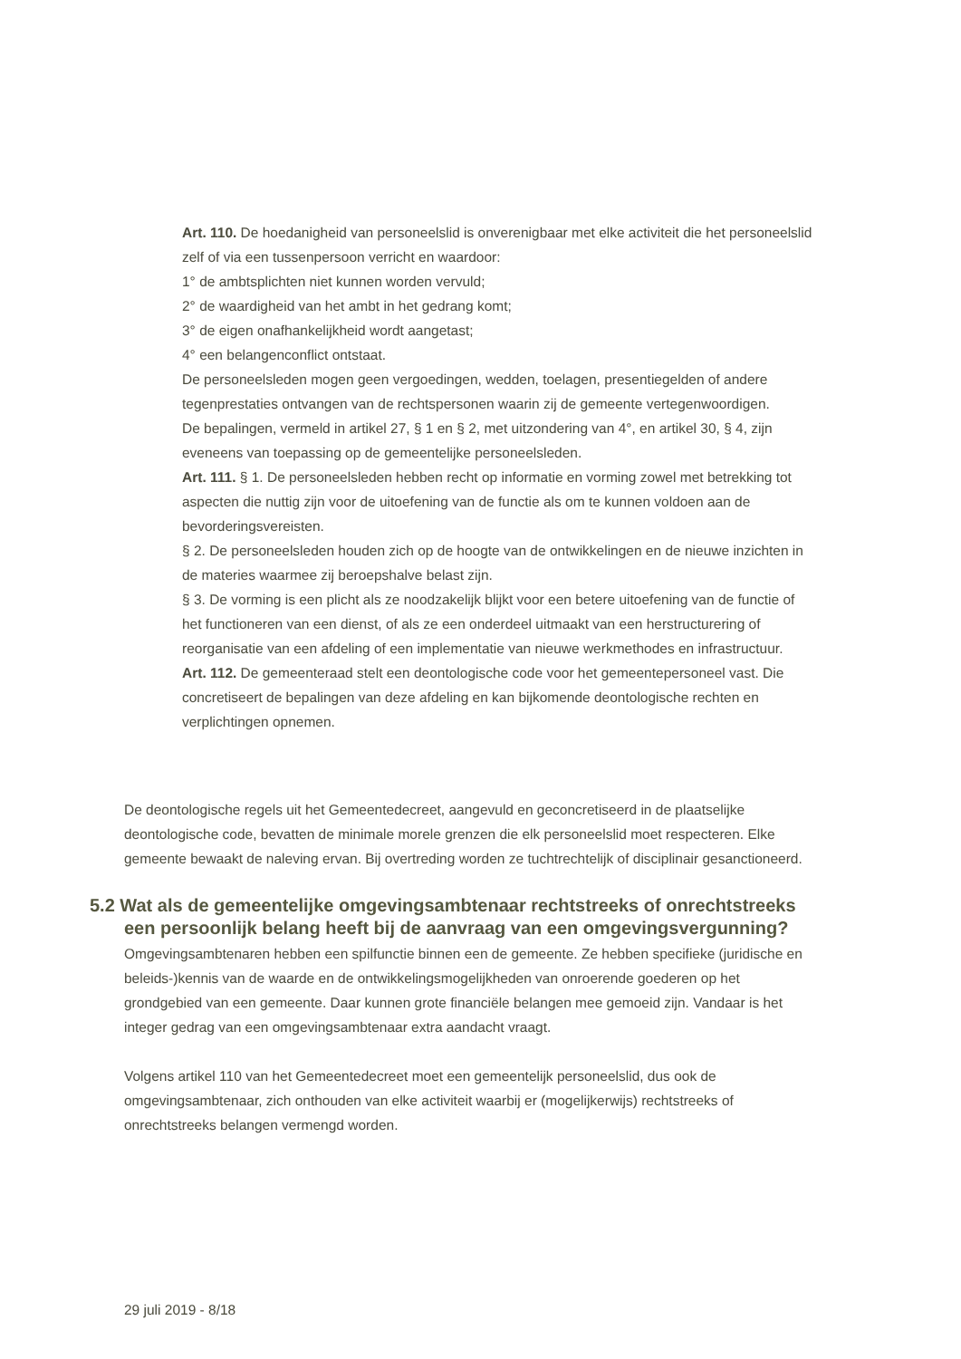Art. 110. De hoedanigheid van personeelslid is onverenigbaar met elke activiteit die het personeelslid zelf of via een tussenpersoon verricht en waardoor:
1° de ambtsplichten niet kunnen worden vervuld;
2° de waardigheid van het ambt in het gedrang komt;
3° de eigen onafhankelijkheid wordt aangetast;
4° een belangenconflict ontstaat.
De personeelsleden mogen geen vergoedingen, wedden, toelagen, presentiegelden of andere tegenprestaties ontvangen van de rechtspersonen waarin zij de gemeente vertegenwoordigen.
De bepalingen, vermeld in artikel 27, § 1 en § 2, met uitzondering van 4°, en artikel 30, § 4, zijn eveneens van toepassing op de gemeentelijke personeelsleden.
Art. 111. § 1. De personeelsleden hebben recht op informatie en vorming zowel met betrekking tot aspecten die nuttig zijn voor de uitoefening van de functie als om te kunnen voldoen aan de bevorderingsvereisten.
§ 2. De personeelsleden houden zich op de hoogte van de ontwikkelingen en de nieuwe inzichten in de materies waarmee zij beroepshalve belast zijn.
§ 3. De vorming is een plicht als ze noodzakelijk blijkt voor een betere uitoefening van de functie of het functioneren van een dienst, of als ze een onderdeel uitmaakt van een herstructurering of reorganisatie van een afdeling of een implementatie van nieuwe werkmethodes en infrastructuur.
Art. 112. De gemeenteraad stelt een deontologische code voor het gemeentepersoneel vast. Die concretiseert de bepalingen van deze afdeling en kan bijkomende deontologische rechten en verplichtingen opnemen.
De deontologische regels uit het Gemeentedecreet, aangevuld en geconcretiseerd in de plaatselijke deontologische code, bevatten de minimale morele grenzen die elk personeelslid moet respecteren. Elke gemeente bewaakt de naleving ervan. Bij overtreding worden ze tuchtrechtelijk of disciplinair gesanctioneerd.
5.2 Wat als de gemeentelijke omgevingsambtenaar rechtstreeks of onrechtstreeks een persoonlijk belang heeft bij de aanvraag van een omgevingsvergunning?
Omgevingsambtenaren hebben een spilfunctie binnen een de gemeente. Ze hebben specifieke (juridische en beleids-)kennis van de waarde en de ontwikkelingsmogelijkheden van onroerende goederen op het grondgebied van een gemeente. Daar kunnen grote financiële belangen mee gemoeid zijn. Vandaar is het integer gedrag van een omgevingsambtenaar extra aandacht vraagt.
Volgens artikel 110 van het Gemeentedecreet moet een gemeentelijk personeelslid, dus ook de omgevingsambtenaar, zich onthouden van elke activiteit waarbij er (mogelijkerwijs) rechtstreeks of onrechtstreeks belangen vermengd worden.
29 juli 2019 - 8/18